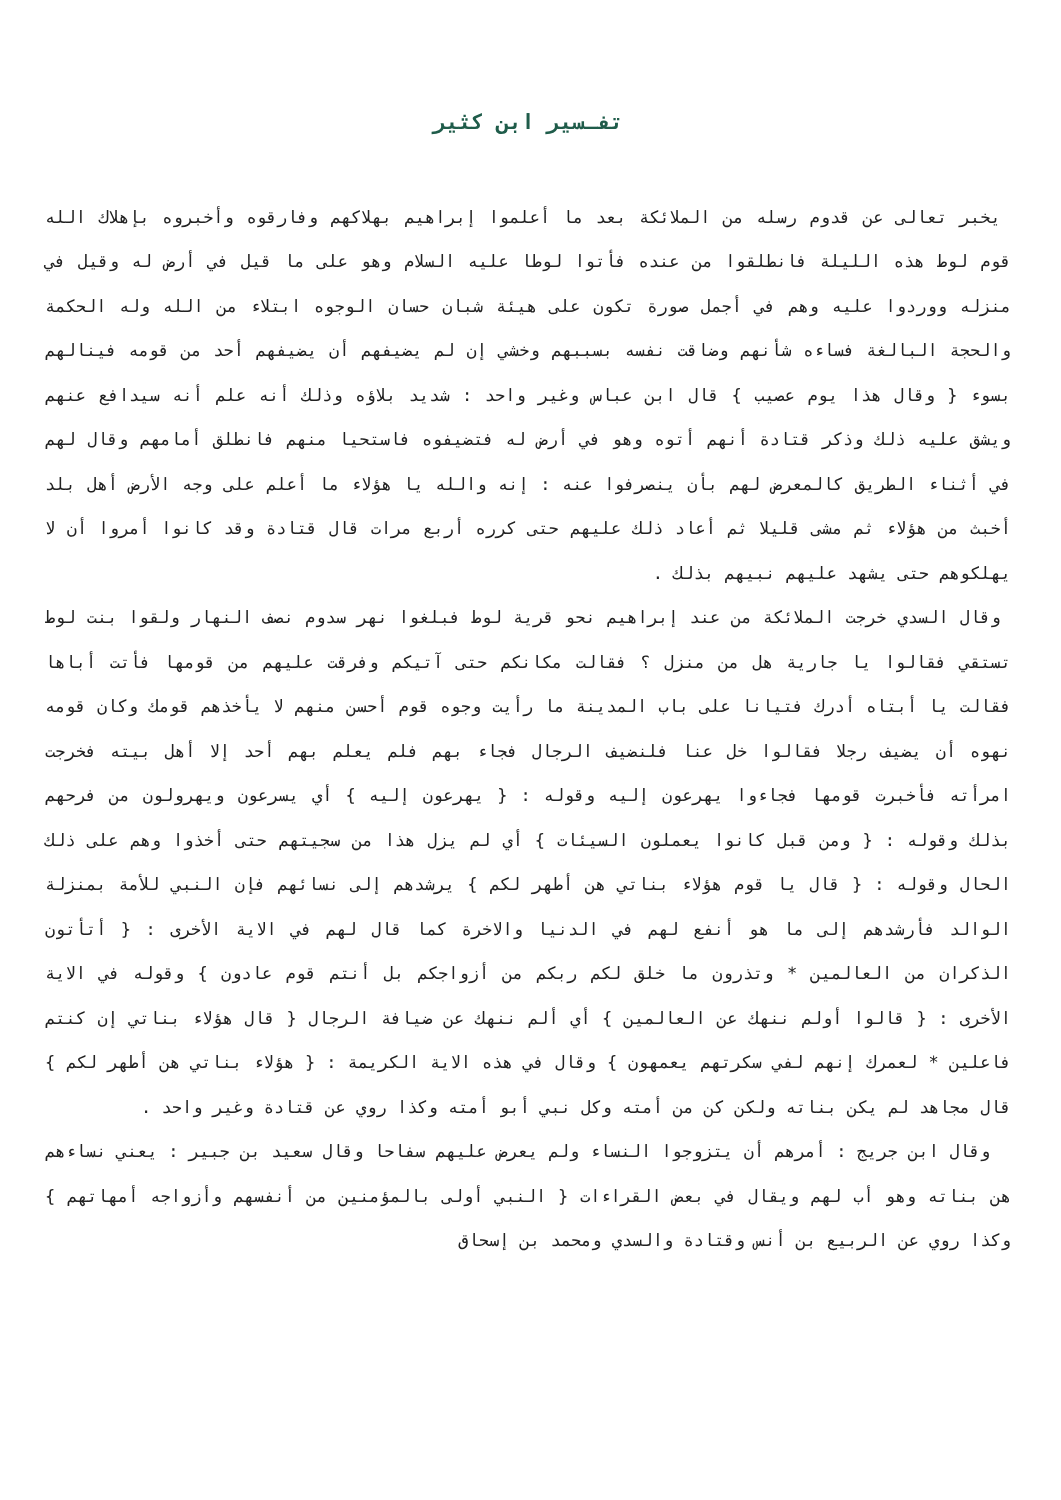تفـسير ابن كثير
يخبر تعالى عن قدوم رسله من الملائكة بعد ما أعلموا إبراهيم بهلاكهم وفارقوه وأخبروه بإهلاك الله قوم لوط هذه الليلة فانطلقوا من عنده فأتوا لوطا عليه السلام وهو على ما قيل في أرض له وقيل في منزله ووردوا عليه وهم في أجمل صورة تكون على هيئة شبان حسان الوجوه ابتلاء من الله وله الحكمة والحجة البالغة فساءه شأنهم وضاقت نفسه بسببهم وخشي إن لم يضيفهم أن يضيفهم أحد من قومه فينالهم بسوء { وقال هذا يوم عصيب } قال ابن عباس وغير واحد : شديد بلاؤه وذلك أنه علم أنه سيدافع عنهم ويشق عليه ذلك وذكر قتادة أنهم أتوه وهو في أرض له فتضيفوه فاستحيا منهم فانطلق أمامهم وقال لهم في أثناء الطريق كالمعرض لهم بأن ينصرفوا عنه : إنه والله يا هؤلاء ما أعلم على وجه الأرض أهل بلد أخبث من هؤلاء ثم مشى قليلا ثم أعاد ذلك عليهم حتى كرره أربع مرات قال قتادة وقد كانوا أمروا أن لا يهلكوهم حتى يشهد عليهم نبيهم بذلك .
وقال السدي خرجت الملائكة من عند إبراهيم نحو قرية لوط فبلغوا نهر سدوم نصف النهار ولقوا بنت لوط تستقي فقالوا يا جارية هل من منزل ؟ فقالت مكانكم حتى آتيكم وفرقت عليهم من قومها فأتت أباها فقالت يا أبتاه أدرك فتيانا على باب المدينة ما رأيت وجوه قوم أحسن منهم لا يأخذهم قومك وكان قومه نهوه أن يضيف رجلا فقالوا خل عنا فلنضيف الرجال فجاء بهم فلم يعلم بهم أحد إلا أهل بيته فخرجت امرأته فأخبرت قومها فجاءوا يهرعون إليه وقوله : { يهرعون إليه } أي يسرعون ويهرولون من فرحهم بذلك وقوله : { ومن قبل كانوا يعملون السيئات } أي لم يزل هذا من سجيتهم حتى أخذوا وهم على ذلك الحال وقوله : { قال يا قوم هؤلاء بناتي هن أطهر لكم } يرشدهم إلى نسائهم فإن النبي للأمة بمنزلة الوالد فأرشدهم إلى ما هو أنفع لهم في الدنيا والاخرة كما قال لهم في الاية الأخرى : { أتأتون الذكران من العالمين * وتذرون ما خلق لكم ربكم من أزواجكم بل أنتم قوم عادون } وقوله في الاية الأخرى : { قالوا أولم ننهك عن العالمين } أي ألم ننهك عن ضيافة الرجال { قال هؤلاء بناتي إن كنتم فاعلين * لعمرك إنهم لفي سكرتهم يعمهون } وقال في هذه الاية الكريمة : { هؤلاء بناتي هن أطهر لكم } قال مجاهد لم يكن بناته ولكن كن من أمته وكل نبي أبو أمته وكذا روي عن قتادة وغير واحد .
وقال ابن جريج : أمرهم أن يتزوجوا النساء ولم يعرض عليهم سفاحا وقال سعيد بن جبير : يعني نساءهم هن بناته وهو أب لهم ويقال في بعض القراءات { النبي أولى بالمؤمنين من أنفسهم وأزواجه أمهاتهم } وكذا روي عن الربيع بن أنس وقتادة والسدي ومحمد بن إسحاق